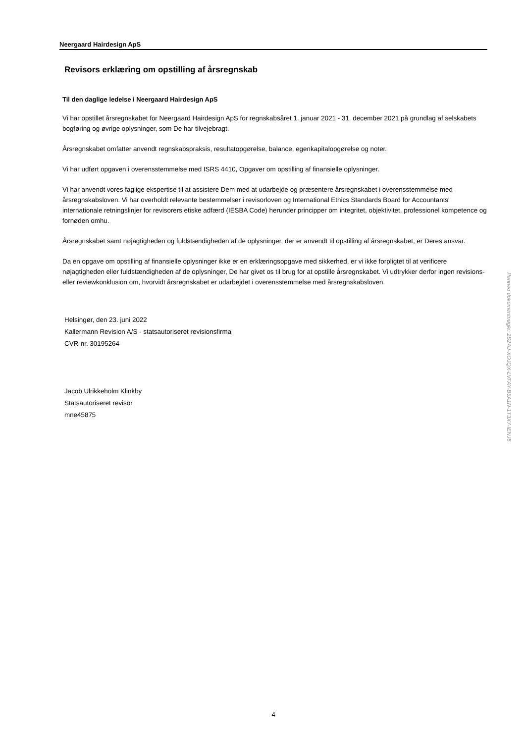Neergaard Hairdesign ApS
Revisors erklæring om opstilling af årsregnskab
Til den daglige ledelse i Neergaard Hairdesign ApS
Vi har opstillet årsregnskabet for Neergaard Hairdesign ApS for regnskabsåret 1. januar 2021 - 31. december 2021 på grundlag af selskabets bogføring og øvrige oplysninger, som De har tilvejebragt.
Årsregnskabet omfatter anvendt regnskabspraksis, resultatopgørelse, balance, egenkapitalopgørelse og noter.
Vi har udført opgaven i overensstemmelse med ISRS 4410, Opgaver om opstilling af finansielle oplysninger.
Vi har anvendt vores faglige ekspertise til at assistere Dem med at udarbejde og præsentere årsregnskabet i overensstemmelse med årsregnskabsloven. Vi har overholdt relevante bestemmelser i revisorloven og International Ethics Standards Board for Accountants' internationale retningslinjer for revisorers etiske adfærd (IESBA Code) herunder principper om integritet, objektivitet, professionel kompetence og fornøden omhu.
Årsregnskabet samt nøjagtigheden og fuldstændigheden af de oplysninger, der er anvendt til opstilling af årsregnskabet, er Deres ansvar.
Da en opgave om opstilling af finansielle oplysninger ikke er en erklæringsopgave med sikkerhed, er vi ikke forpligtet til at verificere nøjagtigheden eller fuldstændigheden af de oplysninger, De har givet os til brug for at opstille årsregnskabet. Vi udtrykker derfor ingen revisions- eller reviewkonklusion om, hvorvidt årsregnskabet er udarbejdet i overensstemmelse med årsregnskabsloven.
Helsingør, den 23. juni 2022
Kallermann Revision A/S - statsautoriseret revisionsfirma
CVR-nr. 30195264
Jacob Ulrikkeholm Klinkby
Statsautoriseret revisor
mne45875
4
Penneo dokumentnøgle: 2S27U-XOJQX-LVFAY-B6A1N-1T3X7-IENJ6